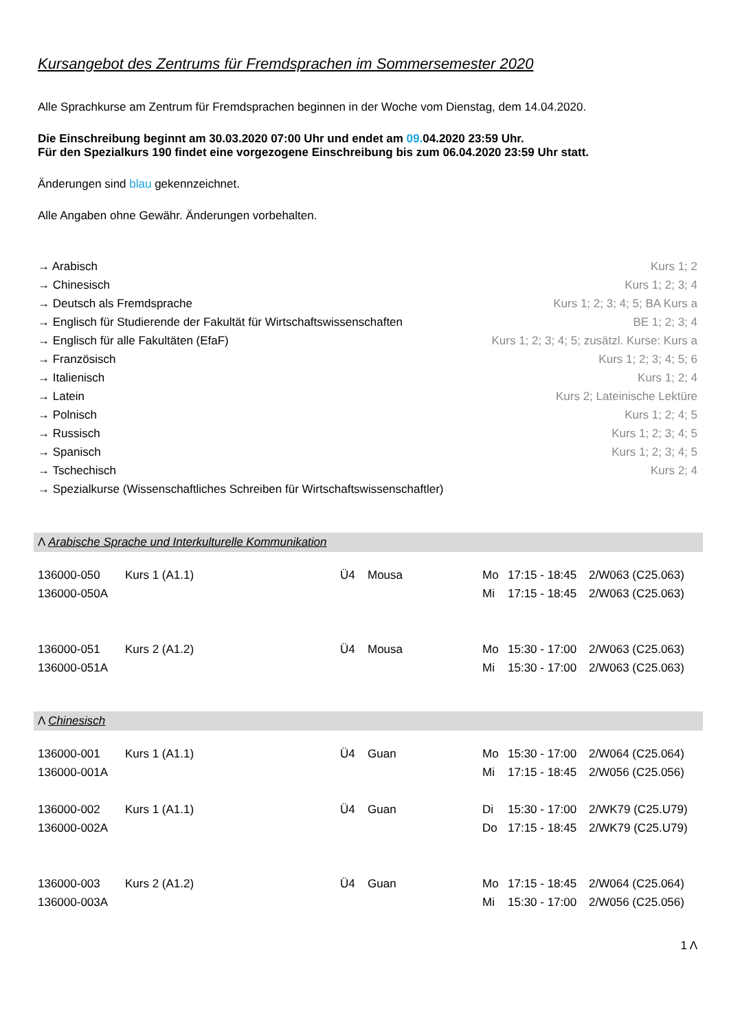Kursangebot des Zentrums für Fremdsprachen im Sommersemester 2020
Alle Sprachkurse am Zentrum für Fremdsprachen beginnen in der Woche vom Dienstag, dem 14.04.2020.
Die Einschreibung beginnt am 30.03.2020 07:00 Uhr und endet am 09. 04.2020 23:59 Uhr.
Für den Spezialkurs 190 findet eine vorgezogene Einschreibung bis zum 06.04.2020 23:59 Uhr statt.
Änderungen sind blau gekennzeichnet.
Alle Angaben ohne Gewähr. Änderungen vorbehalten.
| → Arabisch | Kurs 1; 2 |
| → Chinesisch | Kurs 1; 2; 3; 4 |
| → Deutsch als Fremdsprache | Kurs 1; 2; 3; 4; 5; BA Kurs a |
| → Englisch für Studierende der Fakultät für Wirtschaftswissenschaften | BE 1; 2; 3; 4 |
| → Englisch für alle Fakultäten (EfaF) | Kurs 1; 2; 3; 4; 5; zusätzl. Kurse: Kurs a |
| → Französisch | Kurs 1; 2; 3; 4; 5; 6 |
| → Italienisch | Kurs 1; 2; 4 |
| → Latein | Kurs 2; Lateinische Lektüre |
| → Polnisch | Kurs 1; 2; 4; 5 |
| → Russisch | Kurs 1; 2; 3; 4; 5 |
| → Spanisch | Kurs 1; 2; 3; 4; 5 |
| → Tschechisch | Kurs 2; 4 |
| → Spezialkurse (Wissenschaftliches Schreiben für Wirtschaftswissenschaftler) | |
Λ Arabische Sprache und Interkulturelle Kommunikation
| 136000-050 | Kurs 1 (A1.1) | Ü4 | Mousa | Mo | 17:15 - 18:45 | 2/W063 (C25.063) |
| 136000-050A | | | | Mi | 17:15 - 18:45 | 2/W063 (C25.063) |
| 136000-051 | Kurs 2 (A1.2) | Ü4 | Mousa | Mo | 15:30 - 17:00 | 2/W063 (C25.063) |
| 136000-051A | | | | Mi | 15:30 - 17:00 | 2/W063 (C25.063) |
Λ Chinesisch
| 136000-001 | Kurs 1 (A1.1) | Ü4 | Guan | Mo | 15:30 - 17:00 | 2/W064 (C25.064) |
| 136000-001A | | | | Mi | 17:15 - 18:45 | 2/W056 (C25.056) |
| 136000-002 | Kurs 1 (A1.1) | Ü4 | Guan | Di | 15:30 - 17:00 | 2/WK79 (C25.U79) |
| 136000-002A | | | | Do | 17:15 - 18:45 | 2/WK79 (C25.U79) |
| 136000-003 | Kurs 2 (A1.2) | Ü4 | Guan | Mo | 17:15 - 18:45 | 2/W064 (C25.064) |
| 136000-003A | | | | Mi | 15:30 - 17:00 | 2/W056 (C25.056) |
1 Λ